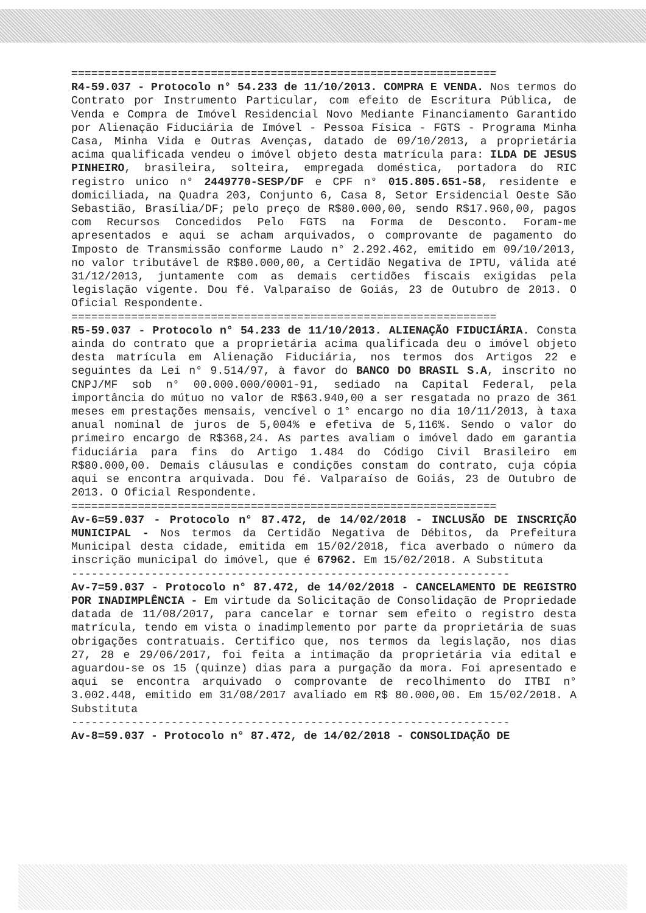================================================================
R4-59.037 - Protocolo n° 54.233 de 11/10/2013. COMPRA E VENDA. Nos termos do Contrato por Instrumento Particular, com efeito de Escritura Pública, de Venda e Compra de Imóvel Residencial Novo Mediante Financiamento Garantido por Alienação Fiduciária de Imóvel - Pessoa Física - FGTS - Programa Minha Casa, Minha Vida e Outras Avenças, datado de 09/10/2013, a proprietária acima qualificada vendeu o imóvel objeto desta matrícula para: ILDA DE JESUS PINHEIRO, brasileira, solteira, empregada doméstica, portadora do RIC registro unico n° 2449770-SESP/DF e CPF n° 015.805.651-58, residente e domiciliada, na Quadra 203, Conjunto 6, Casa 8, Setor Ersidencial Oeste São Sebastião, Brasília/DF; pelo preço de R$80.000,00, sendo R$17.960,00, pagos com Recursos Concedidos Pelo FGTS na Forma de Desconto. Foram-me apresentados e aqui se acham arquivados, o comprovante de pagamento do Imposto de Transmissão conforme Laudo n° 2.292.462, emitido em 09/10/2013, no valor tributável de R$80.000,00, a Certidão Negativa de IPTU, válida até 31/12/2013, juntamente com as demais certidões fiscais exigidas pela legislação vigente. Dou fé. Valparaíso de Goiás, 23 de Outubro de 2013. O Oficial Respondente.
================================================================
R5-59.037 - Protocolo n° 54.233 de 11/10/2013. ALIENAÇÃO FIDUCIÁRIA. Consta ainda do contrato que a proprietária acima qualificada deu o imóvel objeto desta matrícula em Alienação Fiduciária, nos termos dos Artigos 22 e seguintes da Lei n° 9.514/97, à favor do BANCO DO BRASIL S.A, inscrito no CNPJ/MF sob n° 00.000.000/0001-91, sediado na Capital Federal, pela importância do mútuo no valor de R$63.940,00 a ser resgatada no prazo de 361 meses em prestações mensais, vencível o 1° encargo no dia 10/11/2013, à taxa anual nominal de juros de 5,004% e efetiva de 5,116%. Sendo o valor do primeiro encargo de R$368,24. As partes avaliam o imóvel dado em garantia fiduciária para fins do Artigo 1.484 do Código Civil Brasileiro em R$80.000,00. Demais cláusulas e condições constam do contrato, cuja cópia aqui se encontra arquivada. Dou fé. Valparaíso de Goiás, 23 de Outubro de 2013. O Oficial Respondente.
================================================================
Av-6=59.037 - Protocolo n° 87.472, de 14/02/2018 - INCLUSÃO DE INSCRIÇÃO MUNICIPAL - Nos termos da Certidão Negativa de Débitos, da Prefeitura Municipal desta cidade, emitida em 15/02/2018, fica averbado o número da inscrição municipal do imóvel, que é 67962. Em 15/02/2018. A Substituta
------------------------------------------------------------------
Av-7=59.037 - Protocolo n° 87.472, de 14/02/2018 - CANCELAMENTO DE REGISTRO POR INADIMPLÊNCIA - Em virtude da Solicitação de Consolidação de Propriedade datada de 11/08/2017, para cancelar e tornar sem efeito o registro desta matrícula, tendo em vista o inadimplemento por parte da proprietária de suas obrigações contratuais. Certifico que, nos termos da legislação, nos dias 27, 28 e 29/06/2017, foi feita a intimação da proprietária via edital e aguardou-se os 15 (quinze) dias para a purgação da mora. Foi apresentado e aqui se encontra arquivado o comprovante de recolhimento do ITBI n° 3.002.448, emitido em 31/08/2017 avaliado em R$ 80.000,00. Em 15/02/2018. A Substituta
------------------------------------------------------------------
Av-8=59.037 - Protocolo n° 87.472, de 14/02/2018 - CONSOLIDAÇÃO DE